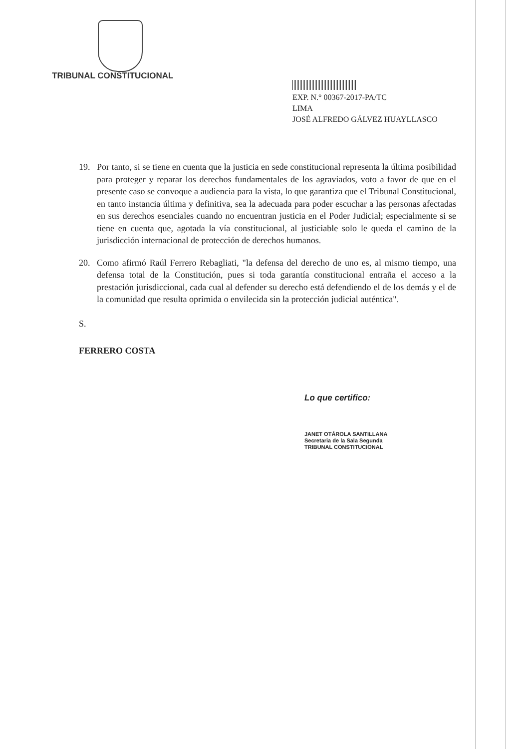TRIBUNAL CONSTITUCIONAL
EXP. N.° 00367-2017-PA/TC
LIMA
JOSÉ ALFREDO GÁLVEZ HUAYLLASCO
19. Por tanto, si se tiene en cuenta que la justicia en sede constitucional representa la última posibilidad para proteger y reparar los derechos fundamentales de los agraviados, voto a favor de que en el presente caso se convoque a audiencia para la vista, lo que garantiza que el Tribunal Constitucional, en tanto instancia última y definitiva, sea la adecuada para poder escuchar a las personas afectadas en sus derechos esenciales cuando no encuentran justicia en el Poder Judicial; especialmente si se tiene en cuenta que, agotada la vía constitucional, al justiciable solo le queda el camino de la jurisdicción internacional de protección de derechos humanos.
20. Como afirmó Raúl Ferrero Rebagliati, "la defensa del derecho de uno es, al mismo tiempo, una defensa total de la Constitución, pues si toda garantía constitucional entraña el acceso a la prestación jurisdiccional, cada cual al defender su derecho está defendiendo el de los demás y el de la comunidad que resulta oprimida o envilecida sin la protección judicial auténtica".
S.
FERRERO COSTA
Lo que certifico:
JANET OTÁROLA SANTILLANA
Secretaria de la Sala Segunda
TRIBUNAL CONSTITUCIONAL